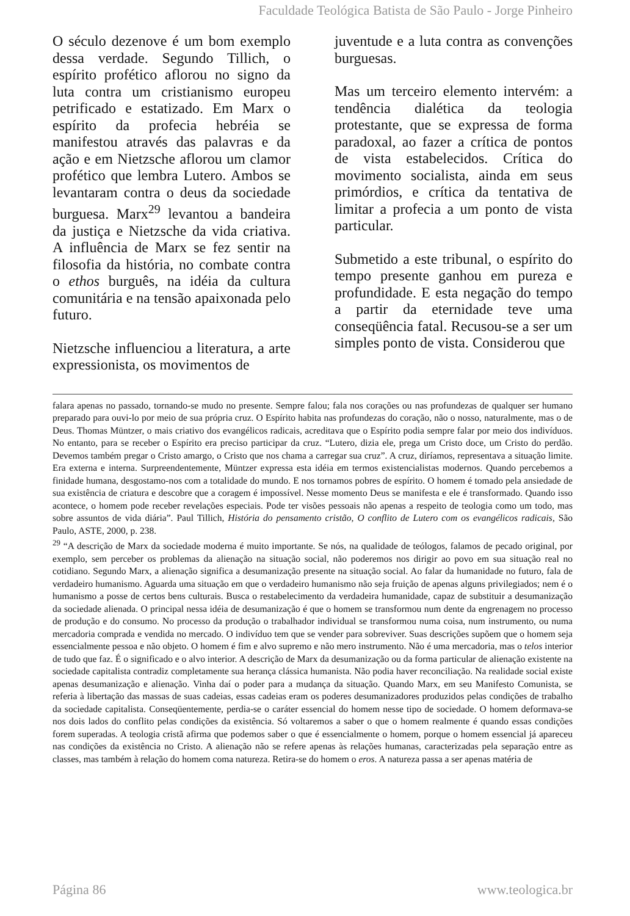Faculdade Teológica Batista de São Paulo - Jorge Pinheiro
O século dezenove é um bom exemplo dessa verdade. Segundo Tillich, o espírito profético aflorou no signo da luta contra um cristianismo europeu petrificado e estatizado. Em Marx o espírito da profecia hebréia se manifestou através das palavras e da ação e em Nietzsche aflorou um clamor profético que lembra Lutero. Ambos se levantaram contra o deus da sociedade burguesa. Marx<sup>29</sup> levantou a bandeira da justiça e Nietzsche da vida criativa. A influência de Marx se fez sentir na filosofia da história, no combate contra o ethos burguês, na idéia da cultura comunitária e na tensão apaixonada pelo futuro.
Nietzsche influenciou a literatura, a arte expressionista, os movimentos de
juventude e a luta contra as convenções burguesas.
Mas um terceiro elemento intervém: a tendência dialética da teologia protestante, que se expressa de forma paradoxal, ao fazer a crítica de pontos de vista estabelecidos. Crítica do movimento socialista, ainda em seus primórdios, e crítica da tentativa de limitar a profecia a um ponto de vista particular.
Submetido a este tribunal, o espírito do tempo presente ganhou em pureza e profundidade. E esta negação do tempo a partir da eternidade teve uma conseqüência fatal. Recusou-se a ser um simples ponto de vista. Considerou que
falara apenas no passado, tornando-se mudo no presente. Sempre falou; fala nos corações ou nas profundezas de qualquer ser humano preparado para ouvi-lo por meio de sua própria cruz. O Espírito habita nas profundezas do coração, não o nosso, naturalmente, mas o de Deus. Thomas Müntzer, o mais criativo dos evangélicos radicais, acreditava que o Espírito podia sempre falar por meio dos indivíduos. No entanto, para se receber o Espírito era preciso participar da cruz. “Lutero, dizia ele, prega um Cristo doce, um Cristo do perdão. Devemos também pregar o Cristo amargo, o Cristo que nos chama a carregar sua cruz”. A cruz, diríamos, representava a situação limite. Era externa e interna. Surpreendentemente, Müntzer expressa esta idéia em termos existencialistas modernos. Quando percebemos a finidade humana, desgostamo-nos com a totalidade do mundo. E nos tornamos pobres de espírito. O homem é tomado pela ansiedade de sua existência de criatura e descobre que a coragem é impossível. Nesse momento Deus se manifesta e ele é transformado. Quando isso acontece, o homem pode receber revelações especiais. Pode ter visões pessoais não apenas a respeito de teologia como um todo, mas sobre assuntos de vida diária”. Paul Tillich, História do pensamento cristão, O conflito de Lutero com os evangélicos radicais, São Paulo, ASTE, 2000, p. 238.
<sup>29</sup> “A descrição de Marx da sociedade moderna é muito importante. Se nós, na qualidade de teólogos, falamos de pecado original, por exemplo, sem perceber os problemas da alienação na situação social, não poderemos nos dirigir ao povo em sua situação real no cotidiano. Segundo Marx, a alienação significa a desumanização presente na situação social. Ao falar da humanidade no futuro, fala de verdadeiro humanismo. Aguarda uma situação em que o verdadeiro humanismo não seja fruição de apenas alguns privilegiados; nem é o humanismo a posse de certos bens culturais. Busca o restabelecimento da verdadeira humanidade, capaz de substituir a desumanização da sociedade alienada. O principal nessa idéia de desumanização é que o homem se transformou num dente da engrenagem no processo de produção e do consumo. No processo da produção o trabalhador individual se transformou numa coisa, num instrumento, ou numa mercadoria comprada e vendida no mercado. O indivíduo tem que se vender para sobreviver. Suas descrições supõem que o homem seja essencialmente pessoa e não objeto. O homem é fim e alvo supremo e não mero instrumento. Não é uma mercadoria, mas o telos interior de tudo que faz. É o significado e o alvo interior. A descrição de Marx da desumanização ou da forma particular de alienação existente na sociedade capitalista contradiz completamente sua herança clássica humanista. Não podia haver reconciliação. Na realidade social existe apenas desumanização e alienação. Vinha daí o poder para a mudança da situação. Quando Marx, em seu Manifesto Comunista, se referia à libertação das massas de suas cadeias, essas cadeias eram os poderes desumanizadores produzidos pelas condições de trabalho da sociedade capitalista. Conseqüentemente, perdia-se o caráter essencial do homem nesse tipo de sociedade. O homem deformava-se nos dois lados do conflito pelas condições da existência. Só voltaremos a saber o que o homem realmente é quando essas condições forem superadas. A teologia cristã afirma que podemos saber o que é essencialmente o homem, porque o homem essencial já apareceu nas condições da existência no Cristo. A alienação não se refere apenas às relações humanas, caracterizadas pela separação entre as classes, mas também à relação do homem coma natureza. Retira-se do homem o eros. A natureza passa a ser apenas matéria de
Página 86 www.teologica.br